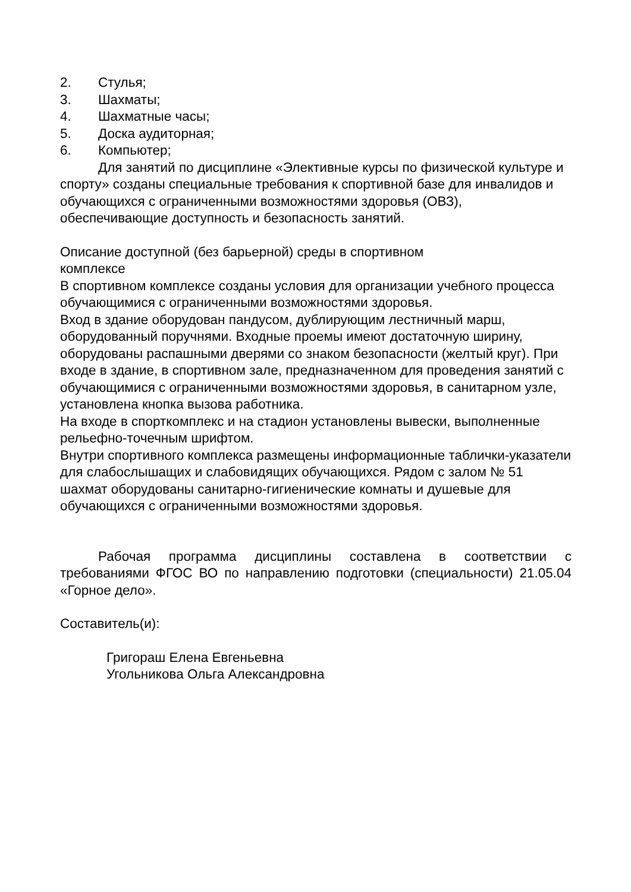2. Стулья;
3. Шахматы;
4. Шахматные часы;
5. Доска аудиторная;
6. Компьютер;
Для занятий по дисциплине «Элективные курсы по физической культуре и спорту» созданы специальные требования к спортивной базе для инвалидов и обучающихся с ограниченными возможностями здоровья (ОВЗ), обеспечивающие доступность и безопасность занятий.
Описание доступной (без барьерной) среды в спортивном
комплексе
В спортивном комплексе созданы условия для организации учебного процесса обучающимися с ограниченными возможностями здоровья.
Вход в здание оборудован пандусом, дублирующим лестничный марш, оборудованный поручнями. Входные проемы имеют достаточную ширину, оборудованы распашными дверями со знаком безопасности (желтый круг). При входе в здание, в спортивном зале, предназначенном для проведения занятий с обучающимися с ограниченными возможностями здоровья, в санитарном узле, установлена кнопка вызова работника.
На входе в спорткомплекс и на стадион установлены вывески, выполненные рельефно-точечным шрифтом.
Внутри спортивного комплекса размещены информационные таблички-указатели для слабослышащих и слабовидящих обучающихся. Рядом с залом № 51 шахмат оборудованы санитарно-гигиенические комнаты и душевые для обучающихся с ограниченными возможностями здоровья.
Рабочая программа дисциплины составлена в соответствии с требованиями ФГОС ВО по направлению подготовки (специальности) 21.05.04 «Горное дело».
Составитель(и):
Григораш Елена Евгеньевна
Угольникова Ольга Александровна